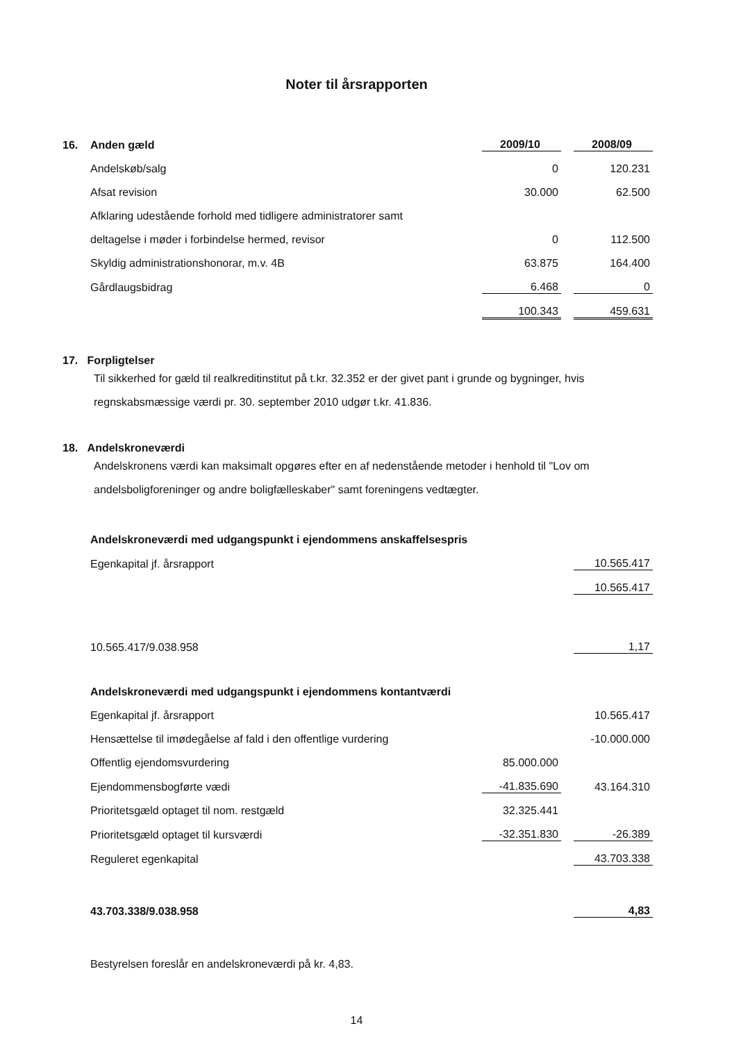Noter til årsrapporten
| 16. | Anden gæld | 2009/10 | | 2008/09 |
| --- | --- | --- | --- | --- |
| | Andelskøb/salg | 0 | | 120.231 |
| | Afsat revision | 30.000 | | 62.500 |
| | Afklaring udestående forhold med tidligere administratorer samt | | | |
| | deltagelse i møder i forbindelse hermed, revisor | 0 | | 112.500 |
| | Skyldig administrationshonorar, m.v. 4B | 63.875 | | 164.400 |
| | Gårdlaugsbidrag | 6.468 | | 0 |
| | | 100.343 | | 459.631 |
17. Forpligtelser
Til sikkerhed for gæld til realkreditinstitut på t.kr. 32.352 er der givet pant i grunde og bygninger, hvis regnskabsmæssige værdi pr. 30. september 2010 udgør t.kr. 41.836.
18. Andelskroneværdi
Andelskronens værdi kan maksimalt opgøres efter en af nedenstående metoder i henhold til "Lov om andelsboligforeninger og andre boligfælleskaber" samt foreningens vedtægter.
| Andelskroneværdi med udgangspunkt i ejendommens anskaffelsespris | | | |
| --- | --- | --- | --- |
| Egenkapital jf. årsrapport | | | 10.565.417 |
| | | | 10.565.417 |
| 10.565.417/9.038.958 | | | 1,17 |
| Andelskroneværdi med udgangspunkt i ejendommens kontantværdi | | | |
| Egenkapital jf. årsrapport | | | 10.565.417 |
| Hensættelse til imødegåelse af fald i den offentlige vurdering | | | -10.000.000 |
| Offentlig ejendomsvurdering | 85.000.000 | | |
| Ejendommensbogførte vædi | -41.835.690 | | 43.164.310 |
| Prioritetsgæld optaget til nom. restgæld | 32.325.441 | | |
| Prioritetsgæld optaget til kursværdi | -32.351.830 | | -26.389 |
| Reguleret egenkapital | | | 43.703.338 |
| 43.703.338/9.038.958 | | | 4,83 |
Bestyrelsen foreslår en andelskroneværdi på kr. 4,83.
14